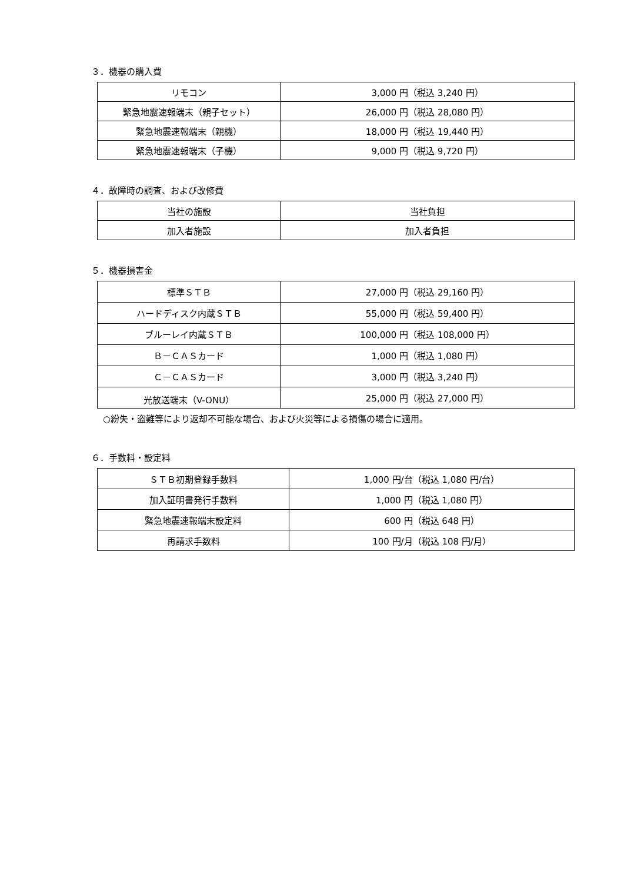３．機器の購入費
| リモコン | 3,000 円（税込 3,240 円） |
| 緊急地震速報端末（親子セット） | 26,000 円（税込 28,080 円） |
| 緊急地震速報端末（親機） | 18,000 円（税込 19,440 円） |
| 緊急地震速報端末（子機） | 9,000 円（税込 9,720 円） |
４．故障時の調査、および改修費
| 当社の施設 | 当社負担 |
| 加入者施設 | 加入者負担 |
５．機器損害金
| 標準ＳＴＢ | 27,000 円（税込 29,160 円） |
| ハードディスク内蔵ＳＴＢ | 55,000 円（税込 59,400 円） |
| ブルーレイ内蔵ＳＴＢ | 100,000 円（税込 108,000 円） |
| Ｂ－ＣＡＳカード | 1,000 円（税込 1,080 円） |
| Ｃ－ＣＡＳカード | 3,000 円（税込 3,240 円） |
| 光放送端末（V-ONU） | 25,000 円（税込 27,000 円） |
○紛失・盗難等により返却不可能な場合、および火災等による損傷の場合に適用。
６．手数料・設定料
| ＳＴＢ初期登録手数料 | 1,000 円/台（税込 1,080 円/台） |
| 加入証明書発行手数料 | 1,000 円（税込 1,080 円） |
| 緊急地震速報端末設定料 | 600 円（税込 648 円） |
| 再請求手数料 | 100 円/月（税込 108 円/月） |